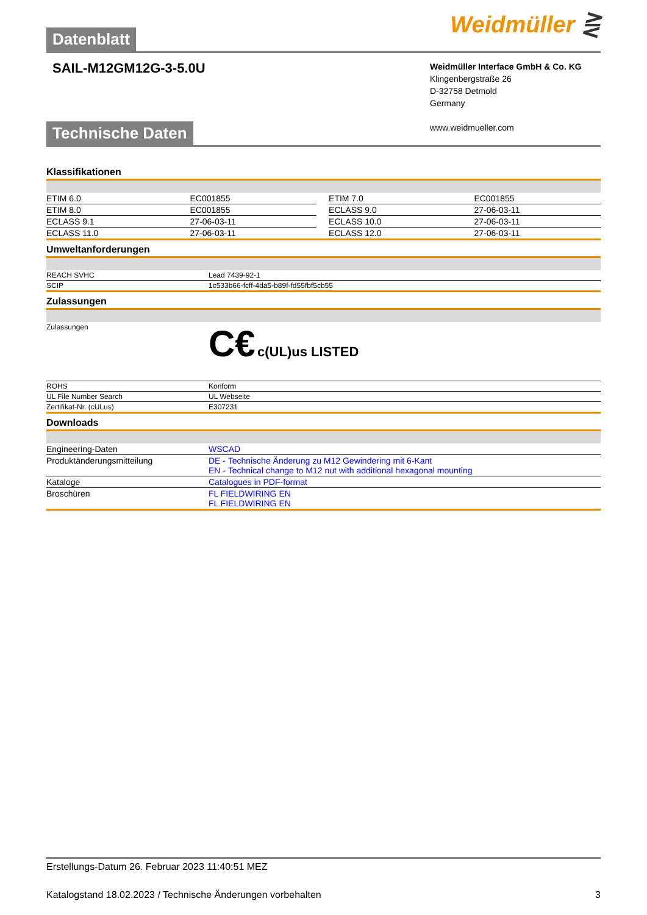Datenblatt Weidmüller ⋛
SAIL-M12GM12G-3-5.0U
Weidmüller Interface GmbH & Co. KG
Klingenbergstraße 26
D-32758 Detmold
Germany
www.weidmueller.com
Technische Daten
Klassifikationen
| ETIM 6.0 | EC001855 | | ETIM 7.0 | EC001855 |
| ETIM 8.0 | EC001855 | | ECLASS 9.0 | 27-06-03-11 |
| ECLASS 9.1 | 27-06-03-11 | | ECLASS 10.0 | 27-06-03-11 |
| ECLASS 11.0 | 27-06-03-11 | | ECLASS 12.0 | 27-06-03-11 |
Umweltanforderungen
| REACH SVHC | Lead 7439-92-1 |
| SCIP | 1c533b66-fcff-4da5-b89f-fd55fbf5cb55 |
Zulassungen
| Zulassungen | C€ c(UL)us LISTED |
| ROHS | Konform |
| UL File Number Search | UL Webseite |
| Zertifikat-Nr. (cULus) | E307231 |
Downloads
| Engineering-Daten | WSCAD |
| Produktänderungsmitteilung | DE - Technische Änderung zu M12 Gewindering mit 6-Kant EN - Technical change to M12 nut with additional hexagonal mounting |
| Kataloge | Catalogues in PDF-format |
| Broschüren | FL FIELDWIRING EN FL FIELDWIRING EN |
Erstellungs-Datum 26. Februar 2023 11:40:51 MEZ
Katalogstand 18.02.2023 / Technische Änderungen vorbehalten 3